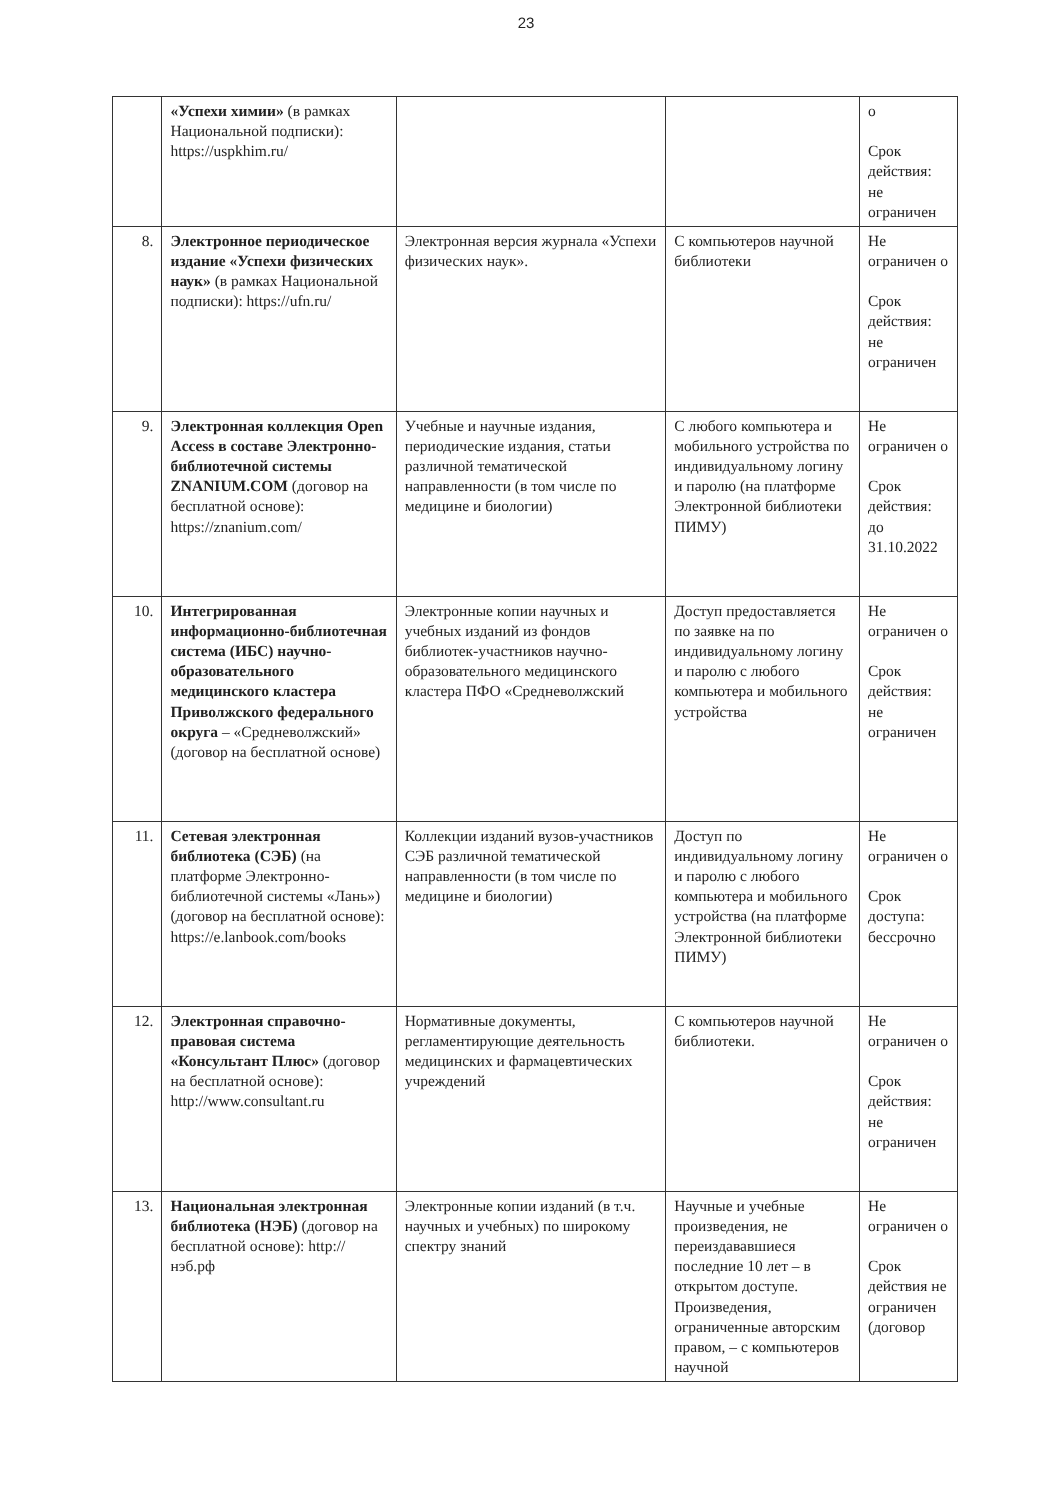23
| | «Успехи химии» (в рамках Национальной подписки): https://uspkhim.ru/ | | | о Срок действия: не ограничен |
| 8. | Электронное периодическое издание «Успехи физических наук» (в рамках Национальной подписки): https://ufn.ru/ | Электронная версия журнала «Успехи физических наук». | С компьютеров научной библиотеки | Не ограничен о Срок действия: не ограничен |
| 9. | Электронная коллекция Open Access в составе Электронно-библиотечной системы ZNANIUM.COM (договор на бесплатной основе): https://znanium.com/ | Учебные и научные издания, периодические издания, статьи различной тематической направленности (в том числе по медицине и биологии) | С любого компьютера и мобильного устройства по индивидуальному логину и паролю (на платформе Электронной библиотеки ПИМУ) | Не ограничен о Срок действия: до 31.10.2022 |
| 10. | Интегрированная информационно-библиотечная система (ИБС) научно-образовательного медицинского кластера Приволжского федерального округа – «Средневолжский» (договор на бесплатной основе) | Электронные копии научных и учебных изданий из фондов библиотек-участников научно-образовательного медицинского кластера ПФО «Средневолжский | Доступ предоставляется по заявке на по индивидуальному логину и паролю с любого компьютера и мобильного устройства | Не ограничен о Срок действия: не ограничен |
| 11. | Сетевая электронная библиотека (СЭБ) (на платформе Электронно-библиотечной системы «Лань») (договор на бесплатной основе): https://e.lanbook.com/books | Коллекции изданий вузов-участников СЭБ различной тематической направленности (в том числе по медицине и биологии) | Доступ по индивидуальному логину и паролю с любого компьютера и мобильного устройства (на платформе Электронной библиотеки ПИМУ) | Не ограничен о Срок доступа: бессрочно |
| 12. | Электронная справочно-правовая система «Консультант Плюс» (договор на бесплатной основе): http://www.consultant.ru | Нормативные документы, регламентирующие деятельность медицинских и фармацевтических учреждений | С компьютеров научной библиотеки. | Не ограничен о Срок действия: не ограничен |
| 13. | Национальная электронная библиотека (НЭБ) (договор на бесплатной основе): http://нэб.рф | Электронные копии изданий (в т.ч. научных и учебных) по широкому спектру знаний | Научные и учебные произведения, не переиздававшиеся последние 10 лет – в открытом доступе. Произведения, ограниченные авторским правом, – с компьютеров научной | Не ограничен о Срок действия не ограничен (договор |